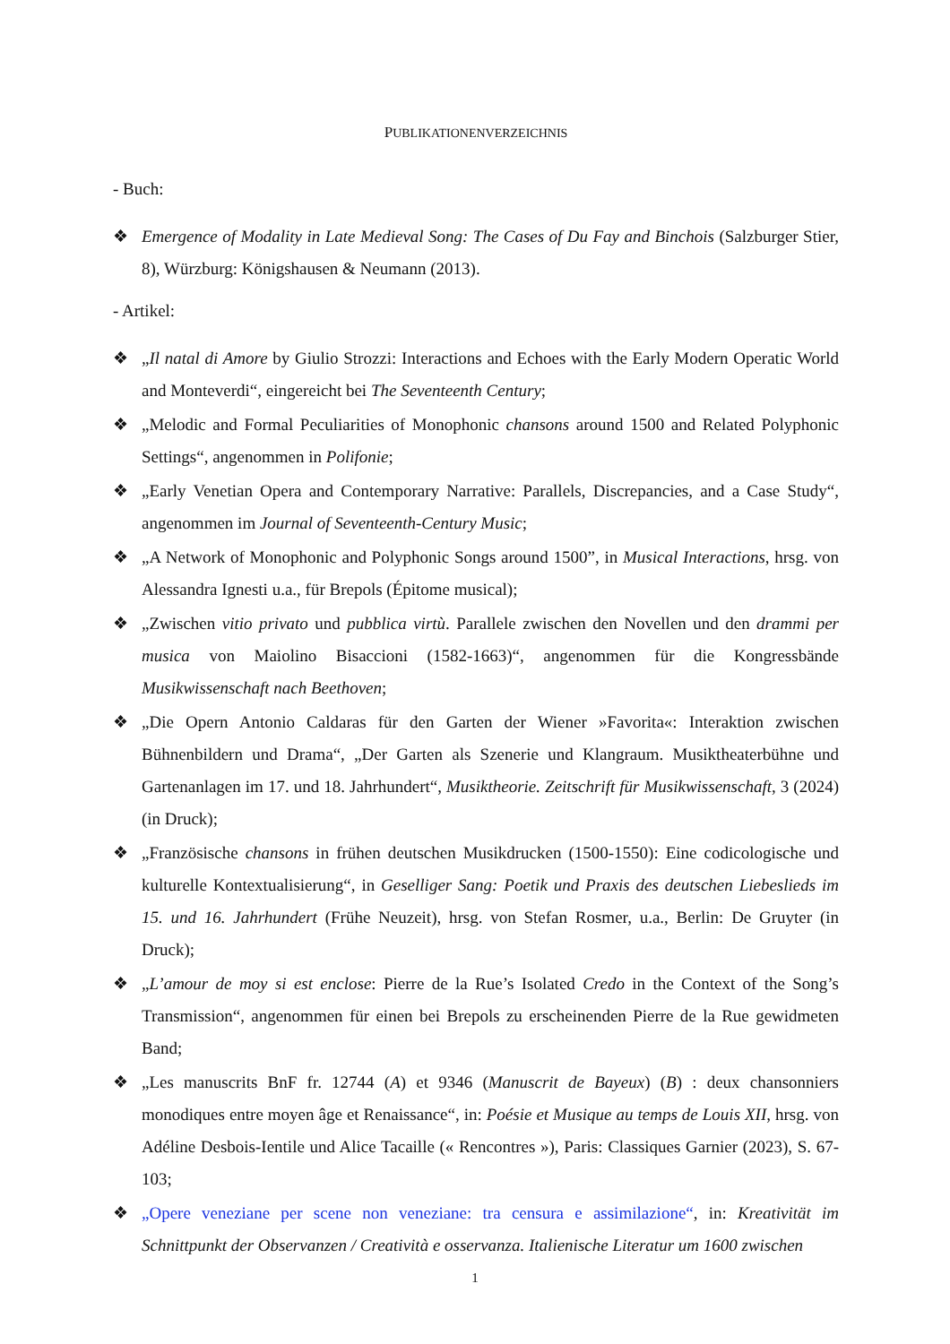PUBLIKATIONENVERZEICHNIS
- Buch:
❖ Emergence of Modality in Late Medieval Song: The Cases of Du Fay and Binchois (Salzburger Stier, 8), Würzburg: Königshausen & Neumann (2013).
- Artikel:
❖ „Il natal di Amore by Giulio Strozzi: Interactions and Echoes with the Early Modern Operatic World and Monteverdi“, eingereicht bei The Seventeenth Century;
❖ „Melodic and Formal Peculiarities of Monophonic chansons around 1500 and Related Polyphonic Settings“, angenommen in Polifonie;
❖ „Early Venetian Opera and Contemporary Narrative: Parallels, Discrepancies, and a Case Study“, angenommen im Journal of Seventeenth-Century Music;
❖ „A Network of Monophonic and Polyphonic Songs around 1500”, in Musical Interactions, hrsg. von Alessandra Ignesti u.a., für Brepols (Épitome musical);
❖ „Zwischen vitio privato und pubblica virtù. Parallele zwischen den Novellen und den drammi per musica von Maiolino Bisaccioni (1582-1663)“, angenommen für die Kongressbände Musikwissenschaft nach Beethoven;
❖ „Die Opern Antonio Caldaras für den Garten der Wiener »Favorita«: Interaktion zwischen Bühnenbildern und Drama“, „Der Garten als Szenerie und Klangraum. Musiktheaterbühne und Gartenanlagen im 17. und 18. Jahrhundert“, Musiktheorie. Zeitschrift für Musikwissenschaft, 3 (2024) (in Druck);
❖ „Französische chansons in frühen deutschen Musikdrucken (1500-1550): Eine codicologische und kulturelle Kontextualisierung“, in Geselliger Sang: Poetik und Praxis des deutschen Liebeslieds im 15. und 16. Jahrhundert (Frühe Neuzeit), hrsg. von Stefan Rosmer, u.a., Berlin: De Gruyter (in Druck);
❖ „L’amour de moy si est enclose: Pierre de la Rue’s Isolated Credo in the Context of the Song’s Transmission“, angenommen für einen bei Brepols zu erscheinenden Pierre de la Rue gewidmeten Band;
❖ „Les manuscrits BnF fr. 12744 (A) et 9346 (Manuscrit de Bayeux) (B) : deux chansonniers monodiques entre moyen âge et Renaissance“, in: Poésie et Musique au temps de Louis XII, hrsg. von Adéline Desbois-Ientile und Alice Tacaille (« Rencontres »), Paris: Classiques Garnier (2023), S. 67-103;
❖ „Opere veneziane per scene non veneziane: tra censura e assimilazione“, in: Kreativität im Schnittpunkt der Observanzen / Creatività e osservanza. Italienische Literatur um 1600 zwischen
1